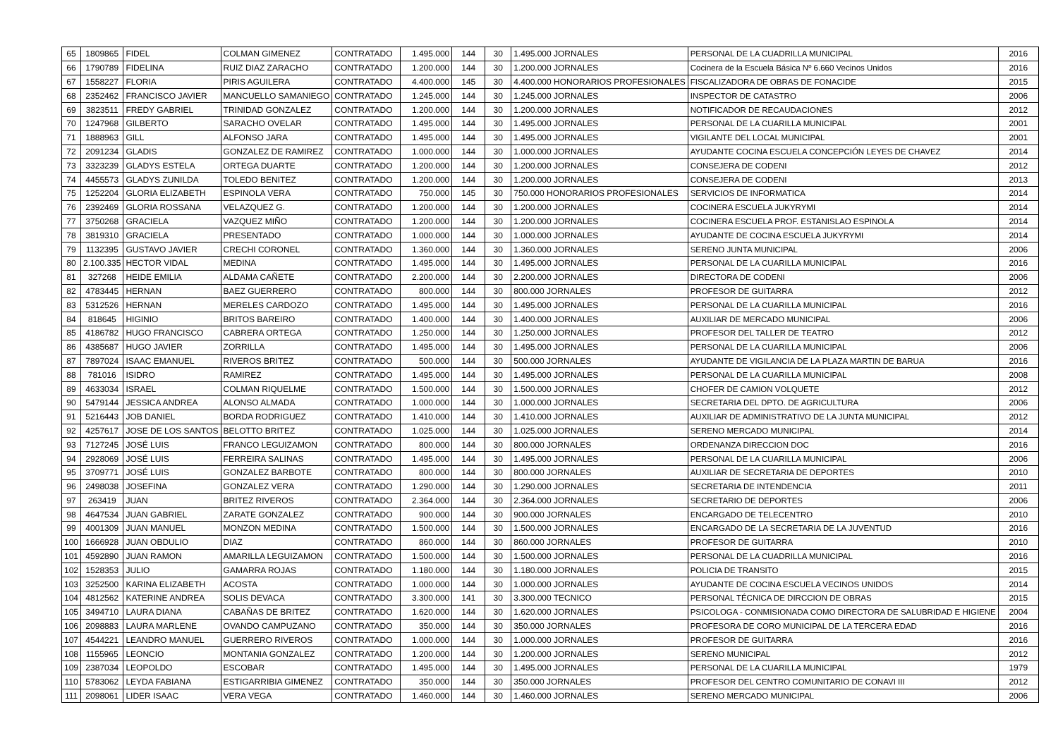| 65 | 1809865 | FIDEL | COLMAN GIMENEZ | CONTRATADO | 1.495.000 | 144 | 30 | 1.495.000 JORNALES | PERSONAL DE LA CUADRILLA MUNICIPAL | 2016 |
| 66 | 1790789 | FIDELINA | RUIZ DIAZ ZARACHO | CONTRATADO | 1.200.000 | 144 | 30 | 1.200.000 JORNALES | Cocinera de la Escuela Básica Nº 6.660 Vecinos Unidos | 2016 |
| 67 | 1558227 | FLORIA | PIRIS AGUILERA | CONTRATADO | 4.400.000 | 145 | 30 | 4.400.000 HONORARIOS PROFESIONALES | FISCALIZADORA DE OBRAS DE FONACIDE | 2015 |
| 68 | 2352462 | FRANCISCO JAVIER | MANCUELLO SAMANIEGO | CONTRATADO | 1.245.000 | 144 | 30 | 1.245.000 JORNALES | INSPECTOR DE CATASTRO | 2006 |
| 69 | 3823511 | FREDY GABRIEL | TRINIDAD GONZALEZ | CONTRATADO | 1.200.000 | 144 | 30 | 1.200.000 JORNALES | NOTIFICADOR DE RECAUDACIONES | 2012 |
| 70 | 1247968 | GILBERTO | SARACHO OVELAR | CONTRATADO | 1.495.000 | 144 | 30 | 1.495.000 JORNALES | PERSONAL DE LA CUARILLA MUNICIPAL | 2001 |
| 71 | 1888963 | GILL | ALFONSO JARA | CONTRATADO | 1.495.000 | 144 | 30 | 1.495.000 JORNALES | VIGILANTE DEL LOCAL MUNICIPAL | 2001 |
| 72 | 2091234 | GLADIS | GONZALEZ DE RAMIREZ | CONTRATADO | 1.000.000 | 144 | 30 | 1.000.000 JORNALES | AYUDANTE COCINA ESCUELA CONCEPCIÓN LEYES DE CHAVEZ | 2014 |
| 73 | 3323239 | GLADYS ESTELA | ORTEGA DUARTE | CONTRATADO | 1.200.000 | 144 | 30 | 1.200.000 JORNALES | CONSEJERA DE CODENI | 2012 |
| 74 | 4455573 | GLADYS ZUNILDA | TOLEDO BENITEZ | CONTRATADO | 1.200.000 | 144 | 30 | 1.200.000 JORNALES | CONSEJERA DE CODENI | 2013 |
| 75 | 1252204 | GLORIA ELIZABETH | ESPINOLA VERA | CONTRATADO | 750.000 | 145 | 30 | 750.000 HONORARIOS PROFESIONALES | SERVICIOS DE INFORMATICA | 2014 |
| 76 | 2392469 | GLORIA ROSSANA | VELAZQUEZ G. | CONTRATADO | 1.200.000 | 144 | 30 | 1.200.000 JORNALES | COCINERA ESCUELA JUKYRYMI | 2014 |
| 77 | 3750268 | GRACIELA | VAZQUEZ MIÑO | CONTRATADO | 1.200.000 | 144 | 30 | 1.200.000 JORNALES | COCINERA ESCUELA PROF. ESTANISLAO ESPINOLA | 2014 |
| 78 | 3819310 | GRACIELA | PRESENTADO | CONTRATADO | 1.000.000 | 144 | 30 | 1.000.000 JORNALES | AYUDANTE DE COCINA ESCUELA JUKYRYMI | 2014 |
| 79 | 1132395 | GUSTAVO JAVIER | CRECHI CORONEL | CONTRATADO | 1.360.000 | 144 | 30 | 1.360.000 JORNALES | SERENO JUNTA MUNICIPAL | 2006 |
| 80 | 2.100.335 | HECTOR VIDAL | MEDINA | CONTRATADO | 1.495.000 | 144 | 30 | 1.495.000 JORNALES | PERSONAL DE LA CUARILLA MUNICIPAL | 2016 |
| 81 | 327268 | HEIDE EMILIA | ALDAMA CAÑETE | CONTRATADO | 2.200.000 | 144 | 30 | 2.200.000 JORNALES | DIRECTORA DE CODENI | 2006 |
| 82 | 4783445 | HERNAN | BAEZ GUERRERO | CONTRATADO | 800.000 | 144 | 30 | 800.000 JORNALES | PROFESOR DE GUITARRA | 2012 |
| 83 | 5312526 | HERNAN | MERELES CARDOZO | CONTRATADO | 1.495.000 | 144 | 30 | 1.495.000 JORNALES | PERSONAL DE LA CUARILLA MUNICIPAL | 2016 |
| 84 | 818645 | HIGINIO | BRITOS BAREIRO | CONTRATADO | 1.400.000 | 144 | 30 | 1.400.000 JORNALES | AUXILIAR DE MERCADO MUNICIPAL | 2006 |
| 85 | 4186782 | HUGO FRANCISCO | CABRERA ORTEGA | CONTRATADO | 1.250.000 | 144 | 30 | 1.250.000 JORNALES | PROFESOR DEL TALLER DE TEATRO | 2012 |
| 86 | 4385687 | HUGO JAVIER | ZORRILLA | CONTRATADO | 1.495.000 | 144 | 30 | 1.495.000 JORNALES | PERSONAL DE LA CUARILLA MUNICIPAL | 2006 |
| 87 | 7897024 | ISAAC EMANUEL | RIVEROS BRITEZ | CONTRATADO | 500.000 | 144 | 30 | 500.000 JORNALES | AYUDANTE DE VIGILANCIA DE LA PLAZA MARTIN DE BARUA | 2016 |
| 88 | 781016 | ISIDRO | RAMIREZ | CONTRATADO | 1.495.000 | 144 | 30 | 1.495.000 JORNALES | PERSONAL DE LA CUARILLA MUNICIPAL | 2008 |
| 89 | 4633034 | ISRAEL | COLMAN RIQUELME | CONTRATADO | 1.500.000 | 144 | 30 | 1.500.000 JORNALES | CHOFER DE CAMION VOLQUETE | 2012 |
| 90 | 5479144 | JESSICA ANDREA | ALONSO ALMADA | CONTRATADO | 1.000.000 | 144 | 30 | 1.000.000 JORNALES | SECRETARIA DEL DPTO. DE AGRICULTURA | 2006 |
| 91 | 5216443 | JOB DANIEL | BORDA RODRIGUEZ | CONTRATADO | 1.410.000 | 144 | 30 | 1.410.000 JORNALES | AUXILIAR DE ADMINISTRATIVO DE LA JUNTA MUNICIPAL | 2012 |
| 92 | 4257617 | JOSE DE LOS SANTOS | BELOTTO BRITEZ | CONTRATADO | 1.025.000 | 144 | 30 | 1.025.000 JORNALES | SERENO MERCADO MUNICIPAL | 2014 |
| 93 | 7127245 | JOSÉ LUIS | FRANCO LEGUIZAMON | CONTRATADO | 800.000 | 144 | 30 | 800.000 JORNALES | ORDENANZA DIRECCION DOC | 2016 |
| 94 | 2928069 | JOSÉ LUIS | FERREIRA SALINAS | CONTRATADO | 1.495.000 | 144 | 30 | 1.495.000 JORNALES | PERSONAL DE LA CUARILLA MUNICIPAL | 2006 |
| 95 | 3709771 | JOSÉ LUIS | GONZALEZ BARBOTE | CONTRATADO | 800.000 | 144 | 30 | 800.000 JORNALES | AUXILIAR DE SECRETARIA DE DEPORTES | 2010 |
| 96 | 2498038 | JOSEFINA | GONZALEZ VERA | CONTRATADO | 1.290.000 | 144 | 30 | 1.290.000 JORNALES | SECRETARIA DE INTENDENCIA | 2011 |
| 97 | 263419 | JUAN | BRITEZ RIVEROS | CONTRATADO | 2.364.000 | 144 | 30 | 2.364.000 JORNALES | SECRETARIO DE DEPORTES | 2006 |
| 98 | 4647534 | JUAN GABRIEL | ZARATE GONZALEZ | CONTRATADO | 900.000 | 144 | 30 | 900.000 JORNALES | ENCARGADO DE TELECENTRO | 2010 |
| 99 | 4001309 | JUAN MANUEL | MONZON MEDINA | CONTRATADO | 1.500.000 | 144 | 30 | 1.500.000 JORNALES | ENCARGADO DE LA SECRETARIA DE LA JUVENTUD | 2016 |
| 100 | 1666928 | JUAN OBDULIO | DIAZ | CONTRATADO | 860.000 | 144 | 30 | 860.000 JORNALES | PROFESOR DE GUITARRA | 2010 |
| 101 | 4592890 | JUAN RAMON | AMARILLA LEGUIZAMON | CONTRATADO | 1.500.000 | 144 | 30 | 1.500.000 JORNALES | PERSONAL DE LA CUADRILLA MUNICIPAL | 2016 |
| 102 | 1528353 | JULIO | GAMARRA ROJAS | CONTRATADO | 1.180.000 | 144 | 30 | 1.180.000 JORNALES | POLICIA DE TRANSITO | 2015 |
| 103 | 3252500 | KARINA ELIZABETH | ACOSTA | CONTRATADO | 1.000.000 | 144 | 30 | 1.000.000 JORNALES | AYUDANTE DE COCINA ESCUELA VECINOS UNIDOS | 2014 |
| 104 | 4812562 | KATERINE ANDREA | SOLIS DEVACA | CONTRATADO | 3.300.000 | 141 | 30 | 3.300.000 TECNICO | PERSONAL TÉCNICA DE DIRCCION DE OBRAS | 2015 |
| 105 | 3494710 | LAURA DIANA | CABAÑAS DE BRITEZ | CONTRATADO | 1.620.000 | 144 | 30 | 1.620.000 JORNALES | PSICOLOGA - CONMISIONADA COMO DIRECTORA DE SALUBRIDAD E HIGIENE | 2004 |
| 106 | 2098883 | LAURA MARLENE | OVANDO CAMPUZANO | CONTRATADO | 350.000 | 144 | 30 | 350.000 JORNALES | PROFESORA DE CORO MUNICIPAL DE LA TERCERA EDAD | 2016 |
| 107 | 4544221 | LEANDRO MANUEL | GUERRERO RIVEROS | CONTRATADO | 1.000.000 | 144 | 30 | 1.000.000 JORNALES | PROFESOR DE GUITARRA | 2016 |
| 108 | 1155965 | LEONCIO | MONTANIA GONZALEZ | CONTRATADO | 1.200.000 | 144 | 30 | 1.200.000 JORNALES | SERENO MUNICIPAL | 2012 |
| 109 | 2387034 | LEOPOLDO | ESCOBAR | CONTRATADO | 1.495.000 | 144 | 30 | 1.495.000 JORNALES | PERSONAL DE LA CUARILLA MUNICIPAL | 1979 |
| 110 | 5783062 | LEYDA FABIANA | ESTIGARRIBIA GIMENEZ | CONTRATADO | 350.000 | 144 | 30 | 350.000 JORNALES | PROFESOR DEL CENTRO COMUNITARIO DE CONAVI III | 2012 |
| 111 | 2098061 | LIDER ISAAC | VERA VEGA | CONTRATADO | 1.460.000 | 144 | 30 | 1.460.000 JORNALES | SERENO MERCADO MUNICIPAL | 2006 |